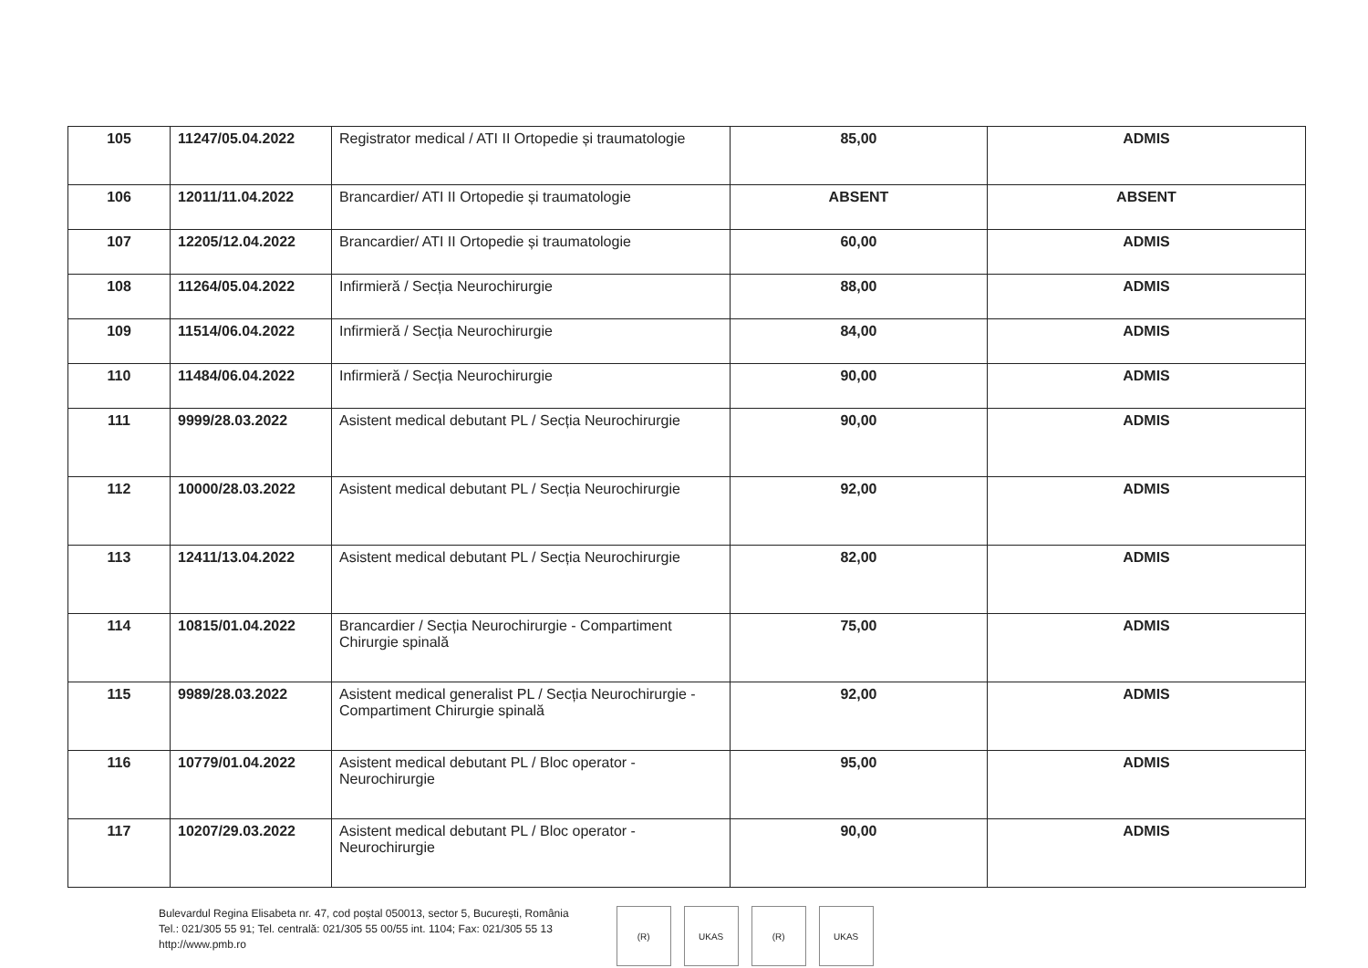| 105 | 11247/05.04.2022 | Registrator medical / ATI II Ortopedie și traumatologie | 85,00 | ADMIS |
| 106 | 12011/11.04.2022 | Brancardier/ ATI II Ortopedie și traumatologie | ABSENT | ABSENT |
| 107 | 12205/12.04.2022 | Brancardier/ ATI II Ortopedie și traumatologie | 60,00 | ADMIS |
| 108 | 11264/05.04.2022 | Infirmieră / Secția Neurochirurgie | 88,00 | ADMIS |
| 109 | 11514/06.04.2022 | Infirmieră / Secția Neurochirurgie | 84,00 | ADMIS |
| 110 | 11484/06.04.2022 | Infirmieră / Secția Neurochirurgie | 90,00 | ADMIS |
| 111 | 9999/28.03.2022 | Asistent medical debutant PL / Secția Neurochirurgie | 90,00 | ADMIS |
| 112 | 10000/28.03.2022 | Asistent medical debutant PL / Secția Neurochirurgie | 92,00 | ADMIS |
| 113 | 12411/13.04.2022 | Asistent medical debutant PL / Secția Neurochirurgie | 82,00 | ADMIS |
| 114 | 10815/01.04.2022 | Brancardier / Secția Neurochirurgie - Compartiment Chirurgie spinală | 75,00 | ADMIS |
| 115 | 9989/28.03.2022 | Asistent medical generalist PL / Secția Neurochirurgie - Compartiment Chirurgie spinală | 92,00 | ADMIS |
| 116 | 10779/01.04.2022 | Asistent medical debutant PL / Bloc operator - Neurochirurgie | 95,00 | ADMIS |
| 117 | 10207/29.03.2022 | Asistent medical debutant PL / Bloc operator - Neurochirurgie | 90,00 | ADMIS |
Bulevardul Regina Elisabeta nr. 47, cod poștal 050013, sector 5, București, România
Tel.: 021/305 55 91; Tel. centrală: 021/305 55 00/55 int. 1104; Fax: 021/305 55 13
http://www.pmb.ro
(R) UKAS (R) UKAS